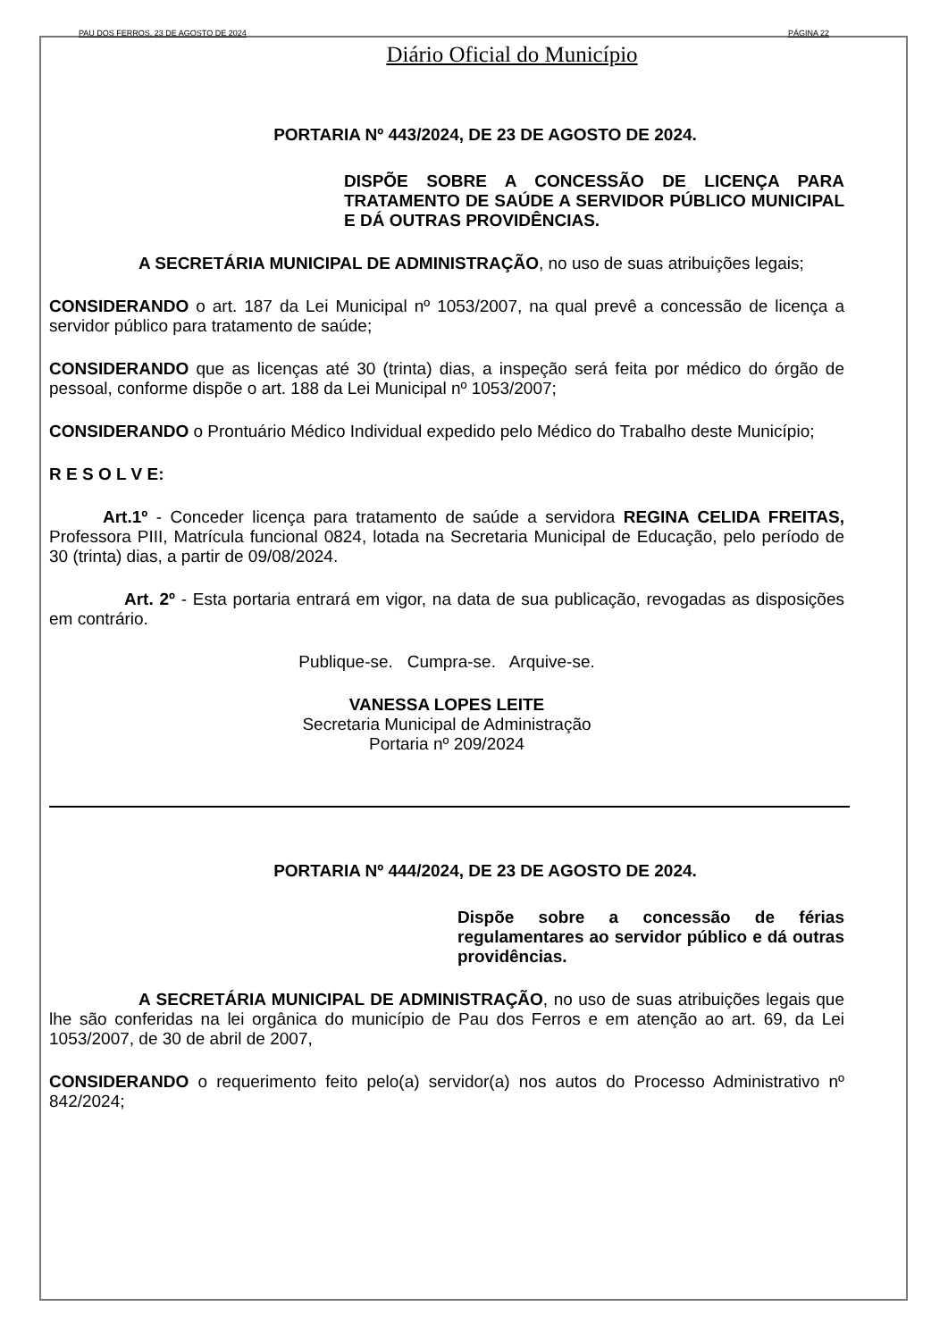PAU DOS FERROS, 23 DE AGOSTO DE 2024 PÁGINA 22
Diário Oficial do Município
PORTARIA Nº 443/2024, DE 23 DE AGOSTO DE 2024.
DISPÕE SOBRE A CONCESSÃO DE LICENÇA PARA TRATAMENTO DE SAÚDE A SERVIDOR PÚBLICO MUNICIPAL E DÁ OUTRAS PROVIDÊNCIAS.
A SECRETÁRIA MUNICIPAL DE ADMINISTRAÇÃO, no uso de suas atribuições legais;
CONSIDERANDO o art. 187 da Lei Municipal nº 1053/2007, na qual prevê a concessão de licença a servidor público para tratamento de saúde;
CONSIDERANDO que as licenças até 30 (trinta) dias, a inspeção será feita por médico do órgão de pessoal, conforme dispõe o art. 188 da Lei Municipal nº 1053/2007;
CONSIDERANDO o Prontuário Médico Individual expedido pelo Médico do Trabalho deste Município;
R E S O L V E:
Art.1º - Conceder licença para tratamento de saúde a servidora REGINA CELIDA FREITAS, Professora PIII, Matrícula funcional 0824, lotada na Secretaria Municipal de Educação, pelo período de 30 (trinta) dias, a partir de 09/08/2024.
Art. 2º - Esta portaria entrará em vigor, na data de sua publicação, revogadas as disposições em contrário.
Publique-se. Cumpra-se. Arquive-se.
VANESSA LOPES LEITE
Secretaria Municipal de Administração
Portaria nº 209/2024
PORTARIA Nº 444/2024, DE 23 DE AGOSTO DE 2024.
Dispõe sobre a concessão de férias regulamentares ao servidor público e dá outras providências.
A SECRETÁRIA MUNICIPAL DE ADMINISTRAÇÃO, no uso de suas atribuições legais que lhe são conferidas na lei orgânica do município de Pau dos Ferros e em atenção ao art. 69, da Lei 1053/2007, de 30 de abril de 2007,
CONSIDERANDO o requerimento feito pelo(a) servidor(a) nos autos do Processo Administrativo nº 842/2024;